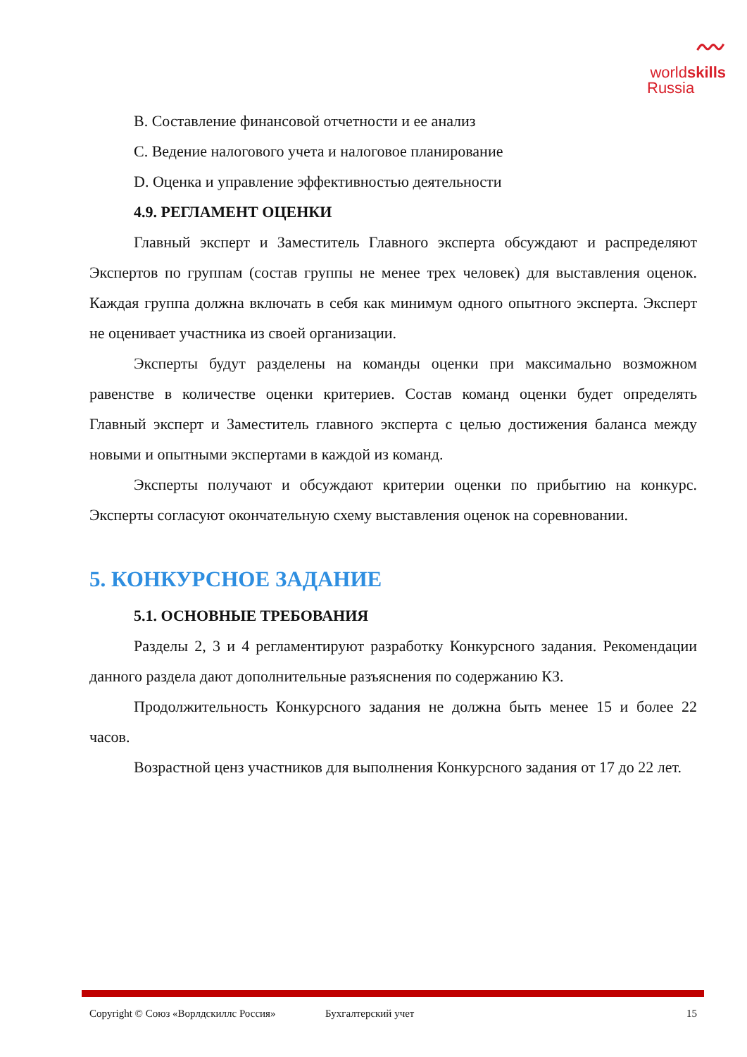〰
worldskills
Russia
B. Составление финансовой отчетности и ее анализ
C. Ведение налогового учета и налоговое планирование
D. Оценка и управление эффективностью деятельности
4.9. РЕГЛАМЕНТ ОЦЕНКИ
Главный эксперт и Заместитель Главного эксперта обсуждают и распределяют Экспертов по группам (состав группы не менее трех человек) для выставления оценок. Каждая группа должна включать в себя как минимум одного опытного эксперта. Эксперт не оценивает участника из своей организации.
Эксперты будут разделены на команды оценки при максимально возможном равенстве в количестве оценки критериев. Состав команд оценки будет определять Главный эксперт и Заместитель главного эксперта с целью достижения баланса между новыми и опытными экспертами в каждой из команд.
Эксперты получают и обсуждают критерии оценки по прибытию на конкурс. Эксперты согласуют окончательную схему выставления оценок на соревновании.
5. КОНКУРСНОЕ ЗАДАНИЕ
5.1. ОСНОВНЫЕ ТРЕБОВАНИЯ
Разделы 2, 3 и 4 регламентируют разработку Конкурсного задания. Рекомендации данного раздела дают дополнительные разъяснения по содержанию КЗ.
Продолжительность Конкурсного задания не должна быть менее 15 и более 22 часов.
Возрастной ценз участников для выполнения Конкурсного задания от 17 до 22 лет.
Copyright © Союз «Ворлдскиллс Россия» Бухгалтерский учет 15